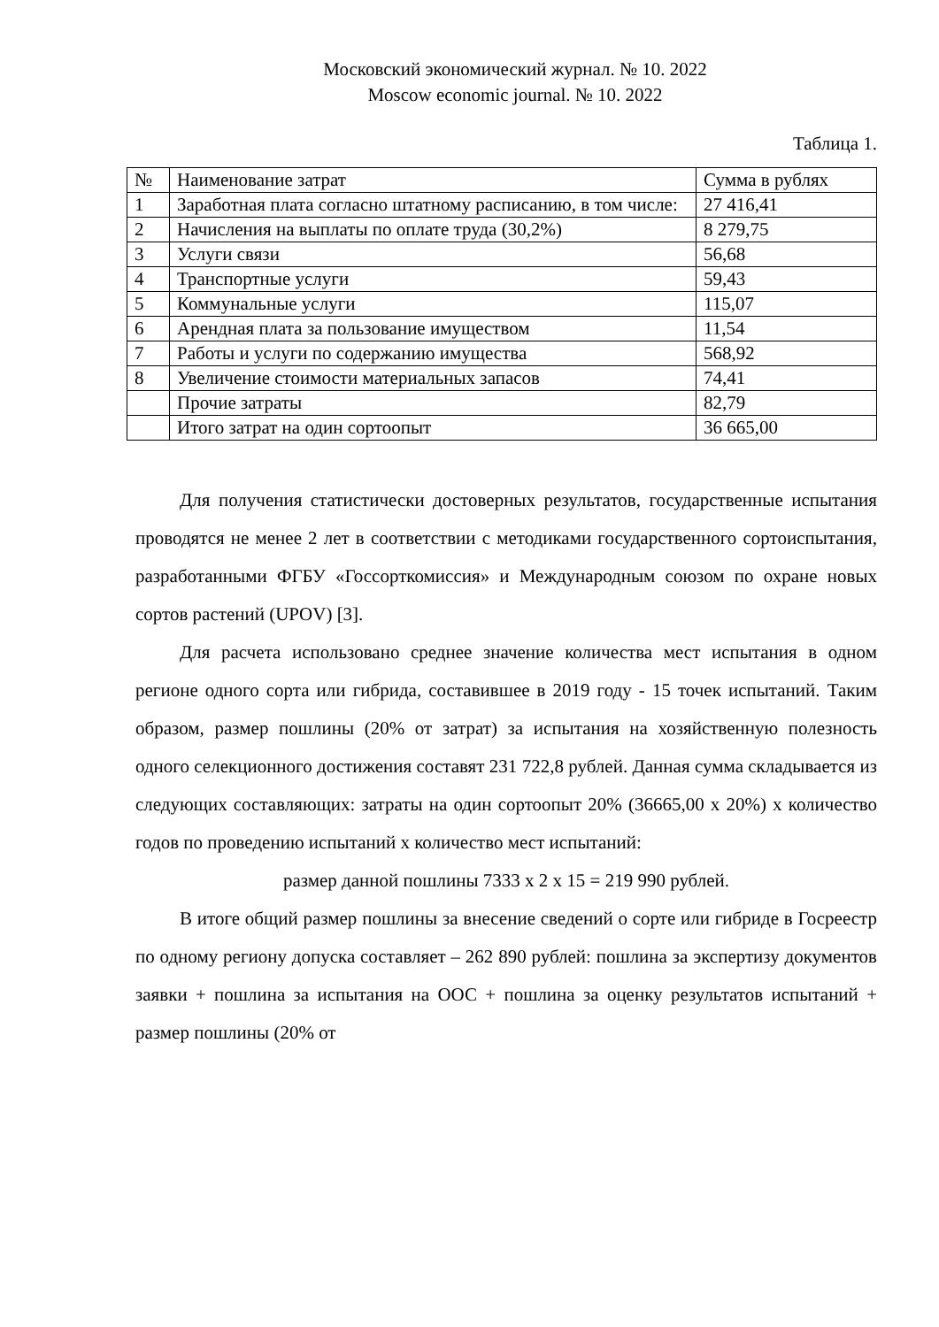Московский экономический журнал. № 10. 2022
Moscow economic journal. № 10. 2022
Таблица 1.
| № | Наименование затрат | Сумма в рублях |
| --- | --- | --- |
| 1 | Заработная плата согласно штатному расписанию, в том числе: | 27 416,41 |
| 2 | Начисления на выплаты по оплате труда (30,2%) | 8 279,75 |
| 3 | Услуги связи | 56,68 |
| 4 | Транспортные услуги | 59,43 |
| 5 | Коммунальные услуги | 115,07 |
| 6 | Арендная плата за пользование имуществом | 11,54 |
| 7 | Работы и услуги по содержанию имущества | 568,92 |
| 8 | Увеличение стоимости материальных запасов | 74,41 |
| | Прочие затраты | 82,79 |
| | Итого затрат на один сортоопыт | 36 665,00 |
Для получения статистически достоверных результатов, государственные испытания проводятся не менее 2 лет в соответствии с методиками государственного сортоиспытания, разработанными ФГБУ «Госсорткомиссия» и Международным союзом по охране новых сортов растений (UPOV) [3].
Для расчета использовано среднее значение количества мест испытания в одном регионе одного сорта или гибрида, составившее в 2019 году - 15 точек испытаний. Таким образом, размер пошлины (20% от затрат) за испытания на хозяйственную полезность одного селекционного достижения составят 231 722,8 рублей. Данная сумма складывается из следующих составляющих: затраты на один сортоопыт 20% (36665,00 х 20%) х количество годов по проведению испытаний х количество мест испытаний:
размер данной пошлины 7333 х 2 х 15 = 219 990 рублей.
В итоге общий размер пошлины за внесение сведений о сорте или гибриде в Госреестр по одному региону допуска составляет – 262 890 рублей: пошлина за экспертизу документов заявки + пошлина за испытания на ООС + пошлина за оценку результатов испытаний + размер пошлины (20% от